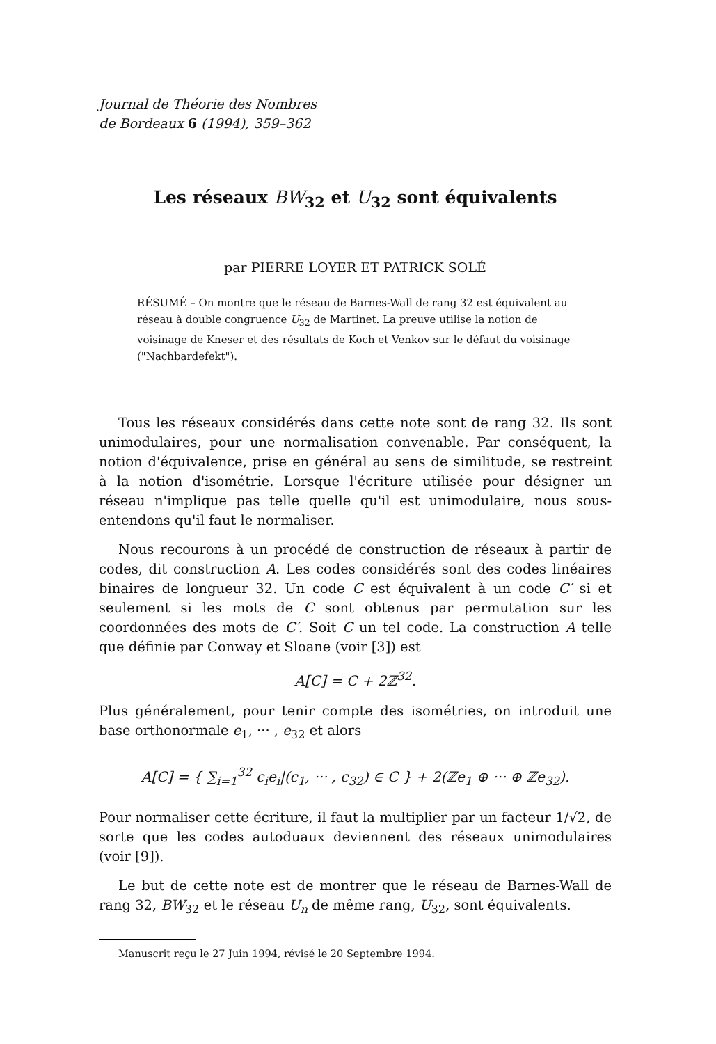Journal de Théorie des Nombres
de Bordeaux 6 (1994), 359–362
Les réseaux BW<sub>32</sub> et U<sub>32</sub> sont équivalents
par PIERRE LOYER ET PATRICK SOLÉ
RÉSUMÉ – On montre que le réseau de Barnes-Wall de rang 32 est équivalent au réseau à double congruence U<sub>32</sub> de Martinet. La preuve utilise la notion de voisinage de Kneser et des résultats de Koch et Venkov sur le défaut du voisinage ("Nachbardefekt").
Tous les réseaux considérés dans cette note sont de rang 32. Ils sont unimodulaires, pour une normalisation convenable. Par conséquent, la notion d'équivalence, prise en général au sens de similitude, se restreint à la notion d'isométrie. Lorsque l'écriture utilisée pour désigner un réseau n'implique pas telle quelle qu'il est unimodulaire, nous sous-entendons qu'il faut le normaliser.
Nous recourons à un procédé de construction de réseaux à partir de codes, dit construction A. Les codes considérés sont des codes linéaires binaires de longueur 32. Un code C est équivalent à un code C′ si et seulement si les mots de C sont obtenus par permutation sur les coordonnées des mots de C′. Soit C un tel code. La construction A telle que définie par Conway et Sloane (voir [3]) est
A[C] = C + 2ℤ<sup>32</sup>.
Plus généralement, pour tenir compte des isométries, on introduit une base orthonormale e<sub>1</sub>, ··· , e<sub>32</sub> et alors
A[C] = { ∑<sub>i=1</sub><sup>32</sup> c<sub>i</sub>e<sub>i</sub>|(c<sub>1</sub>, ··· , c<sub>32</sub>) ∈ C } + 2(ℤe<sub>1</sub> ⊕ ··· ⊕ ℤe<sub>32</sub>).
Pour normaliser cette écriture, il faut la multiplier par un facteur 1/√2, de sorte que les codes autoduaux deviennent des réseaux unimodulaires (voir [9]).
Le but de cette note est de montrer que le réseau de Barnes-Wall de rang 32, BW<sub>32</sub> et le réseau U<sub>n</sub> de même rang, U<sub>32</sub>, sont équivalents.
Manuscrit reçu le 27 Juin 1994, révisé le 20 Septembre 1994.